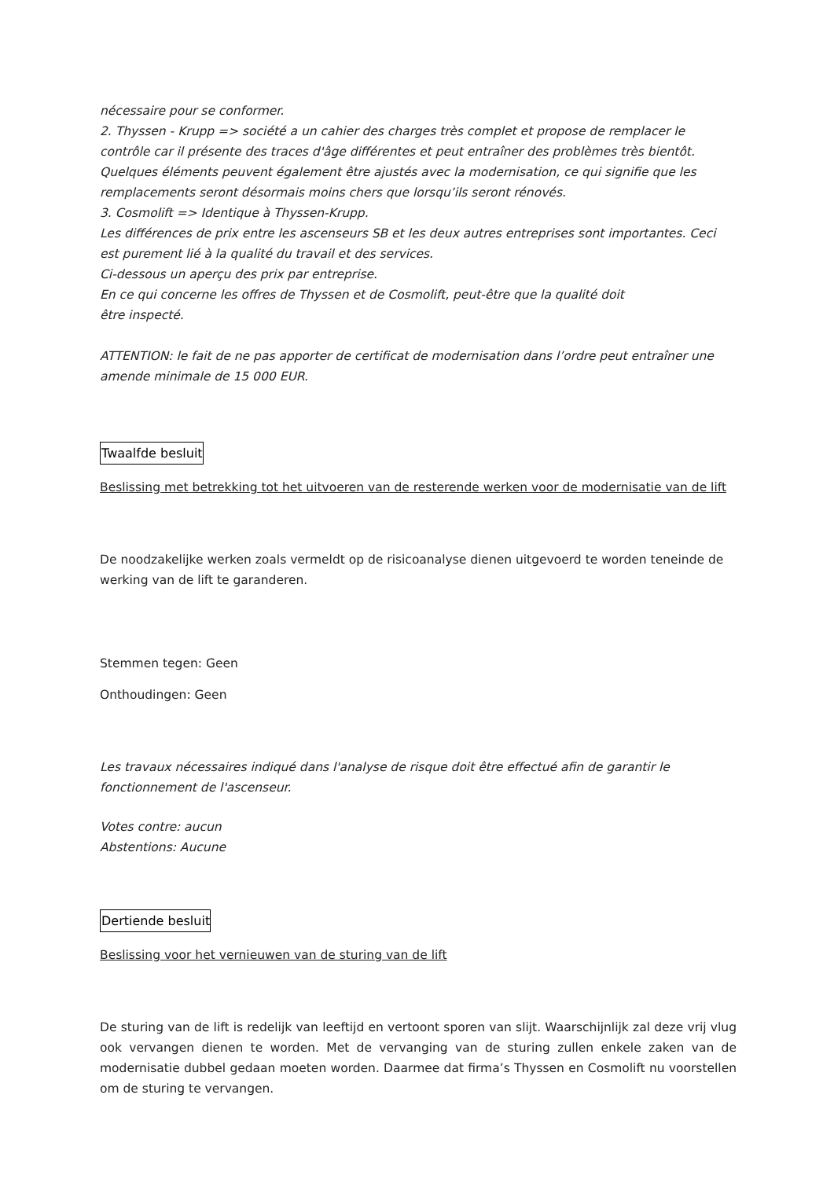nécessaire pour se conformer.
2. Thyssen - Krupp => société a un cahier des charges très complet et propose de remplacer le contrôle car il présente des traces d'âge différentes et peut entraîner des problèmes très bientôt. Quelques éléments peuvent également être ajustés avec la modernisation, ce qui signifie que les remplacements seront désormais moins chers que lorsqu’ils seront rénovés.
3. Cosmolift => Identique à Thyssen-Krupp.
Les différences de prix entre les ascenseurs SB et les deux autres entreprises sont importantes. Ceci est purement lié à la qualité du travail et des services.
Ci-dessous un aperçu des prix par entreprise.
En ce qui concerne les offres de Thyssen et de Cosmolift, peut-être que la qualité doit
être inspecté.
ATTENTION: le fait de ne pas apporter de certificat de modernisation dans l’ordre peut entraîner une amende minimale de 15 000 EUR.
Twaalfde besluit
Beslissing met betrekking tot het uitvoeren van de resterende werken voor de modernisatie van de lift
De noodzakelijke werken zoals vermeldt op de risicoanalyse dienen uitgevoerd te worden teneinde de werking van de lift te garanderen.
Stemmen tegen: Geen
Onthoudingen: Geen
Les travaux nécessaires indiqué dans l'analyse de risque doit être effectué afin de garantir le fonctionnement de l'ascenseur.
Votes contre: aucun
Abstentions: Aucune
Dertiende besluit
Beslissing voor het vernieuwen van de sturing van de lift
De sturing van de lift is redelijk van leeftijd en vertoont sporen van slijt. Waarschijnlijk zal deze vrij vlug ook vervangen dienen te worden. Met de vervanging van de sturing zullen enkele zaken van de modernisatie dubbel gedaan moeten worden. Daarmee dat firma’s Thyssen en Cosmolift nu voorstellen om de sturing te vervangen.